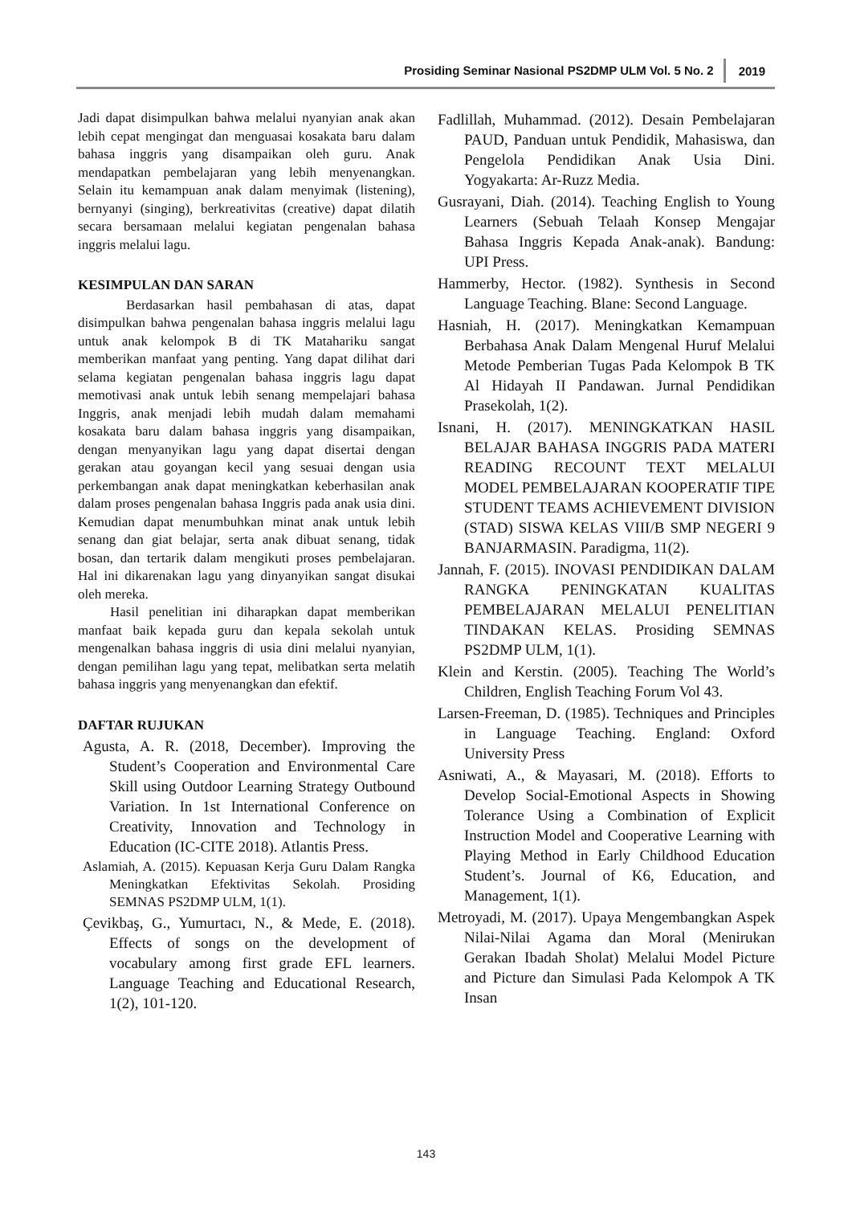Prosiding Seminar Nasional PS2DMP ULM Vol. 5 No. 2 2019
Jadi dapat disimpulkan bahwa melalui nyanyian anak akan lebih cepat mengingat dan menguasai kosakata baru dalam bahasa inggris yang disampaikan oleh guru. Anak mendapatkan pembelajaran yang lebih menyenangkan. Selain itu kemampuan anak dalam menyimak (listening), bernyanyi (singing), berkreativitas (creative) dapat dilatih secara bersamaan melalui kegiatan pengenalan bahasa inggris melalui lagu.
KESIMPULAN DAN SARAN
Berdasarkan hasil pembahasan di atas, dapat disimpulkan bahwa pengenalan bahasa inggris melalui lagu untuk anak kelompok B di TK Matahariku sangat memberikan manfaat yang penting. Yang dapat dilihat dari selama kegiatan pengenalan bahasa inggris lagu dapat memotivasi anak untuk lebih senang mempelajari bahasa Inggris, anak menjadi lebih mudah dalam memahami kosakata baru dalam bahasa inggris yang disampaikan, dengan menyanyikan lagu yang dapat disertai dengan gerakan atau goyangan kecil yang sesuai dengan usia perkembangan anak dapat meningkatkan keberhasilan anak dalam proses pengenalan bahasa Inggris pada anak usia dini. Kemudian dapat menumbuhkan minat anak untuk lebih senang dan giat belajar, serta anak dibuat senang, tidak bosan, dan tertarik dalam mengikuti proses pembelajaran. Hal ini dikarenakan lagu yang dinyanyikan sangat disukai oleh mereka.
Hasil penelitian ini diharapkan dapat memberikan manfaat baik kepada guru dan kepala sekolah untuk mengenalkan bahasa inggris di usia dini melalui nyanyian, dengan pemilihan lagu yang tepat, melibatkan serta melatih bahasa inggris yang menyenangkan dan efektif.
DAFTAR RUJUKAN
Agusta, A. R. (2018, December). Improving the Student’s Cooperation and Environmental Care Skill using Outdoor Learning Strategy Outbound Variation. In 1st International Conference on Creativity, Innovation and Technology in Education (IC-CITE 2018). Atlantis Press.
Aslamiah, A. (2015). Kepuasan Kerja Guru Dalam Rangka Meningkatkan Efektivitas Sekolah. Prosiding SEMNAS PS2DMP ULM, 1(1).
Çevikbaş, G., Yumurtacı, N., & Mede, E. (2018). Effects of songs on the development of vocabulary among first grade EFL learners. Language Teaching and Educational Research, 1(2), 101-120.
Fadlillah, Muhammad. (2012). Desain Pembelajaran PAUD, Panduan untuk Pendidik, Mahasiswa, dan Pengelola Pendidikan Anak Usia Dini. Yogyakarta: Ar-Ruzz Media.
Gusrayani, Diah. (2014). Teaching English to Young Learners (Sebuah Telaah Konsep Mengajar Bahasa Inggris Kepada Anak-anak). Bandung: UPI Press.
Hammerby, Hector. (1982). Synthesis in Second Language Teaching. Blane: Second Language.
Hasniah, H. (2017). Meningkatkan Kemampuan Berbahasa Anak Dalam Mengenal Huruf Melalui Metode Pemberian Tugas Pada Kelompok B TK Al Hidayah II Pandawan. Jurnal Pendidikan Prasekolah, 1(2).
Isnani, H. (2017). MENINGKATKAN HASIL BELAJAR BAHASA INGGRIS PADA MATERI READING RECOUNT TEXT MELALUI MODEL PEMBELAJARAN KOOPERATIF TIPE STUDENT TEAMS ACHIEVEMENT DIVISION (STAD) SISWA KELAS VIII/B SMP NEGERI 9 BANJARMASIN. Paradigma, 11(2).
Jannah, F. (2015). INOVASI PENDIDIKAN DALAM RANGKA PENINGKATAN KUALITAS PEMBELAJARAN MELALUI PENELITIAN TINDAKAN KELAS. Prosiding SEMNAS PS2DMP ULM, 1(1).
Klein and Kerstin. (2005). Teaching The World’s Children, English Teaching Forum Vol 43.
Larsen-Freeman, D. (1985). Techniques and Principles in Language Teaching. England: Oxford University Press
Asniwati, A., & Mayasari, M. (2018). Efforts to Develop Social-Emotional Aspects in Showing Tolerance Using a Combination of Explicit Instruction Model and Cooperative Learning with Playing Method in Early Childhood Education Student’s. Journal of K6, Education, and Management, 1(1).
Metroyadi, M. (2017). Upaya Mengembangkan Aspek Nilai-Nilai Agama dan Moral (Menirukan Gerakan Ibadah Sholat) Melalui Model Picture and Picture dan Simulasi Pada Kelompok A TK Insan
143